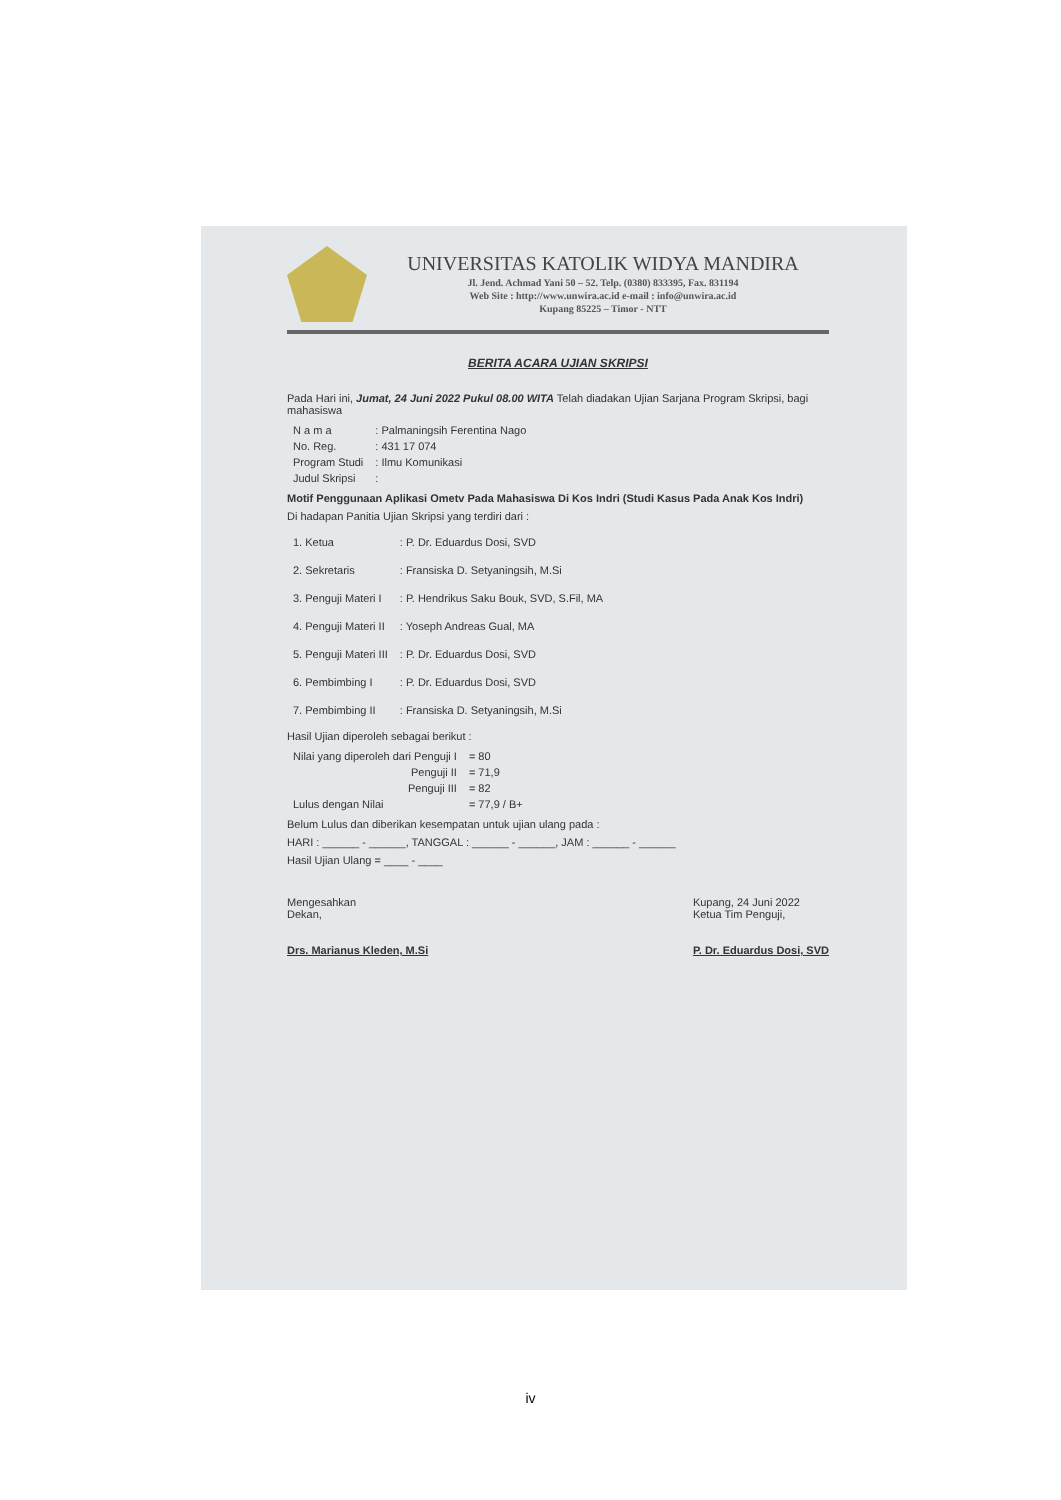UNIVERSITAS KATOLIK WIDYA MANDIRA
Jl. Jend. Achmad Yani 50 – 52. Telp. (0380) 833395, Fax. 831194
Web Site : http://www.unwira.ac.id e-mail : info@unwira.ac.id
Kupang 85225 – Timor - NTT
BERITA ACARA UJIAN SKRIPSI
Pada Hari ini, Jumat, 24 Juni 2022 Pukul 08.00 WITA Telah diadakan Ujian Sarjana Program Skripsi, bagi mahasiswa
| N a m a | : Palmaningsih Ferentina Nago |
| No. Reg. | : 431 17 074 |
| Program Studi | : Ilmu Komunikasi |
| Judul Skripsi | : |
Motif Penggunaan Aplikasi Ometv Pada Mahasiswa Di Kos Indri (Studi Kasus Pada Anak Kos Indri)
Di hadapan Panitia Ujian Skripsi yang terdiri dari :
| 1. Ketua | : P. Dr. Eduardus Dosi, SVD |
| 2. Sekretaris | : Fransiska D. Setyaningsih, M.Si |
| 3. Penguji Materi I | : P. Hendrikus Saku Bouk, SVD, S.Fil, MA |
| 4. Penguji Materi II | : Yoseph Andreas Gual, MA |
| 5. Penguji Materi III | : P. Dr. Eduardus Dosi, SVD |
| 6. Pembimbing I | : P. Dr. Eduardus Dosi, SVD |
| 7. Pembimbing II | : Fransiska D. Setyaningsih, M.Si |
Hasil Ujian diperoleh sebagai berikut :
| Nilai yang diperoleh dari Penguji I | = 80 |
| Penguji II | = 71,9 |
| Penguji III | = 82 |
| Lulus dengan Nilai | = 77,9 / B+ |
Belum Lulus dan diberikan kesempatan untuk ujian ulang pada :
HARI : ______ - ______, TANGGAL : ______ - ______, JAM : ______ - ______
Hasil Ujian Ulang = ____ - ____
Mengesahkan
Dekan,
Drs. Marianus Kleden, M.Si
Kupang, 24 Juni 2022
Ketua Tim Penguji,
P. Dr. Eduardus Dosi, SVD
iv